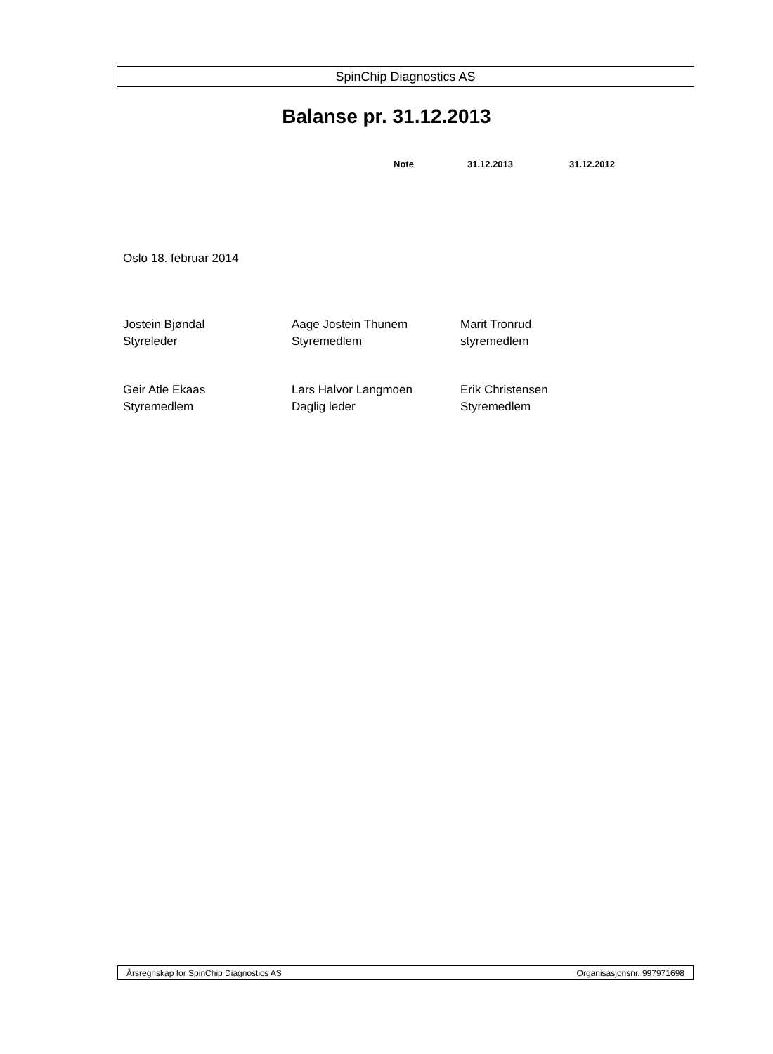SpinChip Diagnostics AS
Balanse pr. 31.12.2013
Note 31.12.2013 31.12.2012
Oslo 18. februar 2014
Jostein Bjøndal
Styreleder
Aage Jostein Thunem
Styremedlem
Marit Tronrud
styremedlem
Geir Atle Ekaas
Styremedlem
Lars Halvor Langmoen
Daglig leder
Erik Christensen
Styremedlem
Årsregnskap for SpinChip Diagnostics AS Organisasjonsnr. 997971698